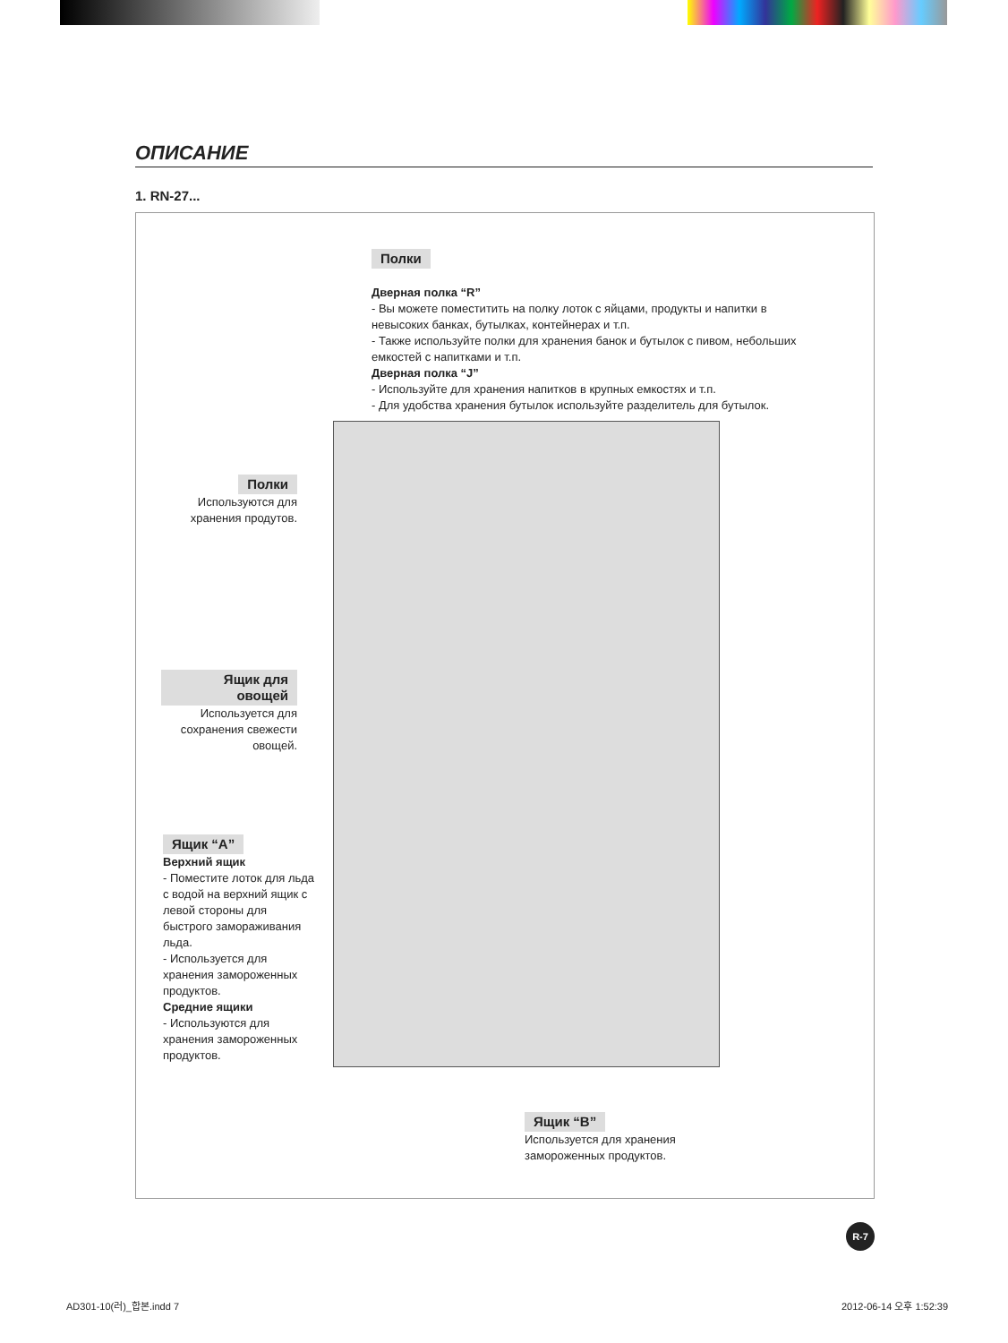ОПИСАНИЕ
1. RN-27...
Полки
Дверная полка “R”
- Вы можете поместитить на полку лоток с яйцами, продукты и напитки в невысоких банках, бутылках, контейнерах и т.п.
- Также используйте полки для хранения банок и бутылок с пивом, небольших емкостей с напитками и т.п.
Дверная полка “J”
- Используйте для хранения напитков в крупных емкостях и т.п.
- Для удобства хранения бутылок используйте разделитель для бутылок.
Полки
Используются для хранения продутов.
Ящик для овощей
Используется для сохранения свежести овощей.
Ящик “A”
Верхний ящик
- Поместите лоток для льда с водой на верхний ящик с левой стороны для быстрого замораживания льда.
- Используется для хранения замороженных продуктов.
Средние ящики
- Используются для хранения замороженных продуктов.
Ящик “B”
Используется для хранения замороженных продуктов.
R-7
AD301-10(러)_합본.indd 7 2012-06-14 오후 1:52:39